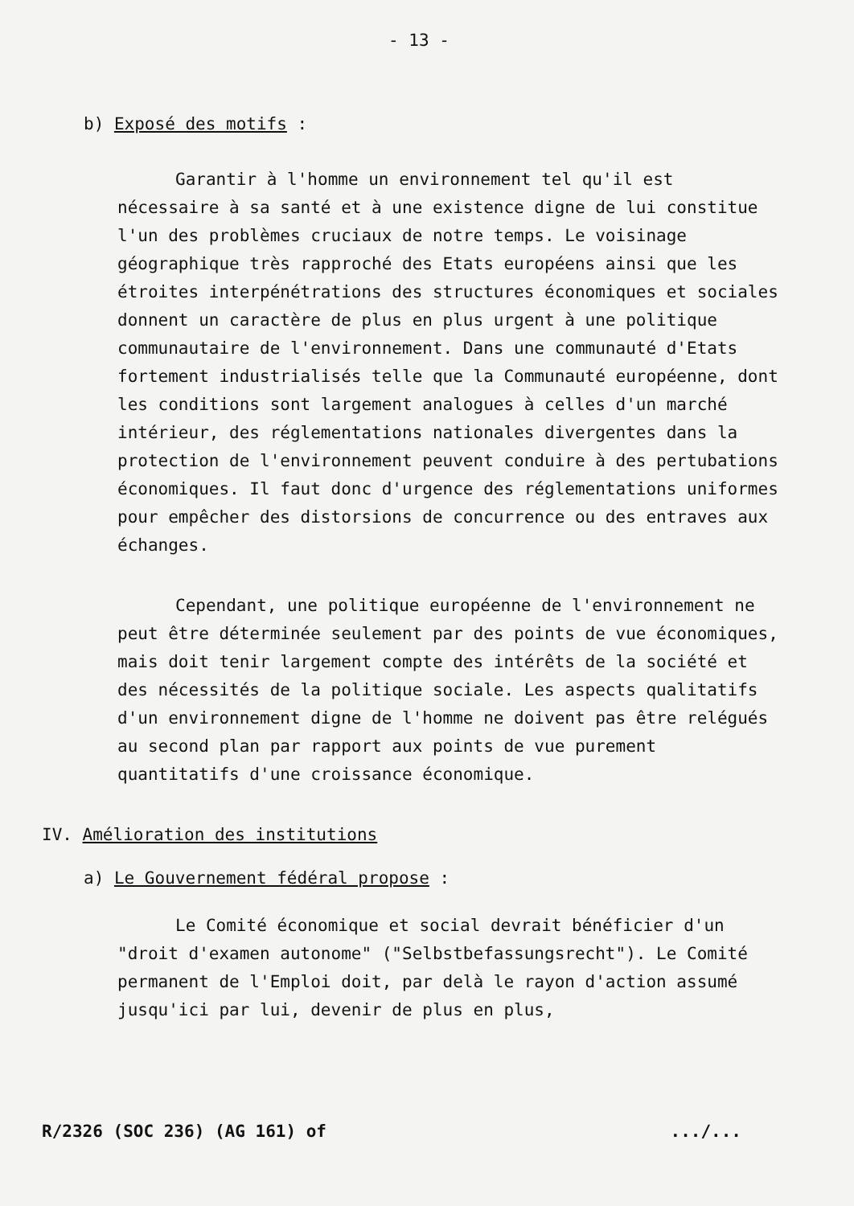- 13 -
b) Exposé des motifs :
Garantir à l'homme un environnement tel qu'il est nécessaire à sa santé et à une existence digne de lui constitue l'un des problèmes cruciaux de notre temps. Le voisinage géographique très rapproché des Etats européens ainsi que les étroites interpénétrations des structures économiques et sociales donnent un caractère de plus en plus urgent à une politique communautaire de l'environnement. Dans une communauté d'Etats fortement industrialisés telle que la Communauté européenne, dont les conditions sont largement analogues à celles d'un marché intérieur, des réglementations nationales divergentes dans la protection de l'environnement peuvent conduire à des pertubations économiques. Il faut donc d'urgence des réglementations uniformes pour empêcher des distorsions de concurrence ou des entraves aux échanges.
Cependant, une politique européenne de l'environnement ne peut être déterminée seulement par des points de vue économiques, mais doit tenir largement compte des intérêts de la société et des nécessités de la politique sociale. Les aspects qualitatifs d'un environnement digne de l'homme ne doivent pas être relégués au second plan par rapport aux points de vue purement quantitatifs d'une croissance économique.
IV. Amélioration des institutions
a) Le Gouvernement fédéral propose :
Le Comité économique et social devrait bénéficier d'un "droit d'examen autonome" ("Selbstbefassungsrecht"). Le Comité permanent de l'Emploi doit, par delà le rayon d'action assumé jusqu'ici par lui, devenir de plus en plus,
R/2326 (SOC 236) (AG 161) of.../...